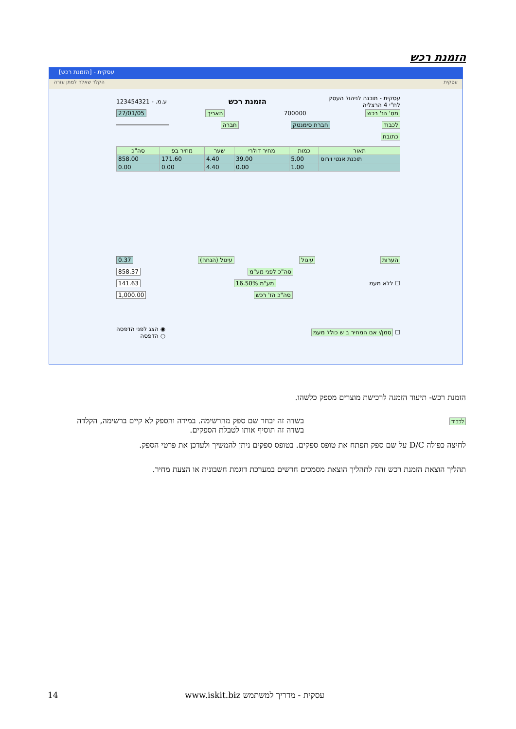הזמנת רכש
עסקית - [הזמנת רכש]
הקלד שאלה למתן עזרה עסקית
עסקית - תוכנה לניהול העסק
לח"י 4 הרצליה הזמנת רכש ע.מ. - 123454321
מס' הז' רכש 700000 תאריך 27/01/05
לכבוד חברת סימנטק חברה
כתובת
| תאור | כמות | מחיר דולרי | שער | מחיר בפ | סה"כ |
| --- | --- | --- | --- | --- | --- |
| תוכנת אנטי וירוס | 5.00 | 39.00 | 4.40 | 171.60 | 858.00 |
| | 1.00 | 0.00 | 4.40 | 0.00 | 0.00 |
הערות עיגול עיגול (הנחה) 0.37
סה"כ לפני מע"מ 858.37
☐ ללא מעמ מע"מ 16.50% 141.63
סה"כ הז' רכש 1,000.00
☐ סמן/י אם המחיר ב ש כולל מעמ ◉ הצג לפני הדפסה
○ הדפסה
הזמנת רכש- תיעוד הזמנה לרכישת מוצרים מספק כלשהו.
בשדה זה יבחר שם ספק מהרשימה. במידה והספק לא קיים ברשימה, הקלדה בשדה זה תוסיף אותו לטבלת הספקים.
לכבוד
לחיצה כפולה D/C על שם ספק תפתח את טופס ספקים. בטופס ספקים ניתן להמשיך ולעדכן את פרטי הספק.
תהליך הוצאת הזמנת רכש זהה לתהליך הוצאת מסמכים חדשים במערכת דוגמת חשבונית או הצעת מחיר.
14
עסקית - מדריך למשתמש www.iskit.biz